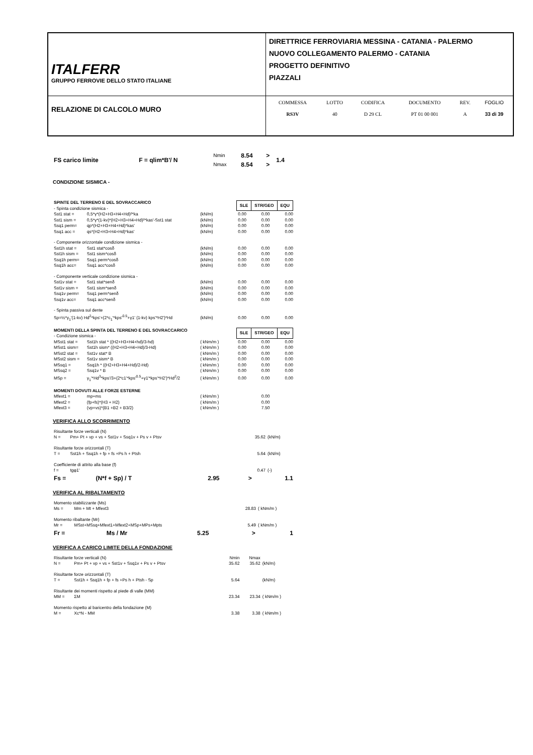| ITALFERR GRUPPO FERROVIE DELLO STATO ITALIANE | DIRETTRICE FERROVIARIA MESSINA - CATANIA - PALERMO NUOVO COLLEGAMENTO PALERMO - CATANIA PROGETTO DEFINITIVO PIAZZALI |
| RELAZIONE DI CALCOLO MURO | / COMMESSA / LOTTO / CODIFICA / DOCUMENTO / REV. / FOGLIO / / RS3V / 40 / D 29 CL / PT 01 00 001 / A / 33 di 39 / |
| FS carico limite | F = qlim*B'/ N | Nmin Nmax | 8.54 8.54 | > > | 1.4 |
CONDIZIONE SISMICA -
| SPINTE DEL TERRENO E DEL SOVRACCARICO - Spinta condizione sismica - | | | / SLE / STR/GEO / EQU / / --- / --- / --- / | | |
| Sst1 stat = | 0,5*γ*(H2+H3+H4+Hd)²*ka | (kN/m) | 0.00 | 0.00 | 0.00 |
| Sst1 sism = | 0,5*γ*(1-kv)*(H2+H3+H4+Hd)²*kas'-Sst1 stat | (kN/m) | 0.00 | 0.00 | 0.00 |
| Ssq1 perm= | qp*(H2+H3+H4+Hd)*kas' | (kN/m) | 0.00 | 0.00 | 0.00 |
| Ssq1 acc = | qs*(H2+H3+H4+Hd)*kas' | (kN/m) | 0.00 | 0.00 | 0.00 |
| - Componente orizzontale condizione sismica - | | | | | |
| Sst1h stat = | Sst1 stat*cosδ | (kN/m) | 0.00 | 0.00 | 0.00 |
| Sst1h sism = | Sst1 sism*cosδ | (kN/m) | 0.00 | 0.00 | 0.00 |
| Ssq1h perm= | Ssq1 perm*cosδ | (kN/m) | 0.00 | 0.00 | 0.00 |
| Ssq1h acc= | Ssq1 acc*cosδ | (kN/m) | 0.00 | 0.00 | 0.00 |
| - Componente verticale condizione sismica - | | | | | |
| Sst1v stat = | Sst1 stat*senδ | (kN/m) | 0.00 | 0.00 | 0.00 |
| Sst1v sism = | Sst1 sism*senδ | (kN/m) | 0.00 | 0.00 | 0.00 |
| Ssq1v perm= | Ssq1 perm*senδ | (kN/m) | 0.00 | 0.00 | 0.00 |
| Ssq1v acc= | Ssq1 acc*senδ | (kN/m) | 0.00 | 0.00 | 0.00 |
| - Spinta passiva sul dente | | | | | |
| Sp=½*γ<sub>1</sub>'(1-kv) Hd<sup>2</sup>*kps'+(2*c<sub>1</sub>'*kps'<sup>0.5</sup>+γ1' (1-kv) kps'*H2')*Hd | | (kN/m) | 0.00 | 0.00 | 0.00 |
| MOMENTI DELLA SPINTA DEL TERRENO E DEL SOVRACCARICO - Condizione sismica - | | | / SLE / STR/GEO / EQU / / --- / --- / --- / | | |
| MSst1 stat = | Sst1h stat * ((H2+H3+H4+hd)/3-hd) | ( kNm/m ) | 0.00 | 0.00 | 0.00 |
| MSst1 sism= | Sst1h sism* ((H2+H3+H4+Hd)/3-Hd) | ( kNm/m ) | 0.00 | 0.00 | 0.00 |
| MSst2 stat = | Sst1v stat* B | ( kNm/m ) | 0.00 | 0.00 | 0.00 |
| MSst2 sism = | Sst1v sism* B | ( kNm/m ) | 0.00 | 0.00 | 0.00 |
| MSsq1 = | Ssq1h * ((H2+H3+H4+Hd)/2-Hd) | ( kNm/m ) | 0.00 | 0.00 | 0.00 |
| MSsq2 = | Ssq1v * B | ( kNm/m ) | 0.00 | 0.00 | 0.00 |
| MSp = | γ<sub>1</sub>'*Hd<sup>3</sup>*kps'/3+(2*c1'*kps'<sup>0.5</sup>+γ1'*kps'*H2')*Hd<sup>2</sup>/2 | ( kNm/m ) | 0.00 | 0.00 | 0.00 |
| MOMENTI DOVUTI ALLE FORZE ESTERNE | | | | | |
| Mfext1 = | mp+ms | ( kNm/m ) | | 0.00 | |
| Mfext2 = | (fp+fs)*(H3 + H2) | ( kNm/m ) | | 0.00 | |
| Mfext3 = | (vp+vs)*(B1 +B2 + B3/2) | ( kNm/m ) | | 7.50 | |
VERIFICA ALLO SCORRIMENTO
| Risultante forze verticali (N) | | | |
| N = | Pm+ Pt + vp + vs + Sst1v + Ssq1v + Ps v + Ptsv | 35.62 | (kN/m) |
| Risultante forze orizzontali (T) | | | |
| T = | Sst1h + Ssq1h + fp + fs +Ps h + Ptsh | 5.64 | (kN/m) |
| Coefficiente di attrito alla base (f) | | | |
| f = | tgφ1' | 0.47 | (-) |
| Fs = | (N*f + Sp) / T | 2.95 | > | 1.1 |
VERIFICA AL RIBALTAMENTO
| Momento stabilizzante (Ms) | | | |
| Ms = | Mm + Mt + Mfext3 | 28.83 | ( kNm/m ) |
| Momento ribaltante (Mr) | | | |
| Mr = | MSst+MSsq+Mfext1+Mfext2+MSp+MPs+Mpts | 5.49 | ( kNm/m ) |
| Fr = | Ms / Mr | 5.25 | > | 1 |
VERIFICA A CARICO LIMITE DELLA FONDAZIONE
| Risultante forze verticali (N) | | Nmin | Nmax | |
| N = | Pm+ Pt + vp + vs + Sst1v + Ssq1v + Ps v + Ptsv | 35.62 | 35.62 | (kN/m) |
| Risultante forze orizzontali (T) | | | | |
| T = | Sst1h + Ssq1h + fp + fs +Ps h + Ptsh - Sp | 5.64 | | (kN/m) |
| Risultante dei momenti rispetto al piede di valle (MM) | | | | |
| MM = | ΣM | 23.34 | 23.34 | ( kNm/m ) |
| Momento rispetto al baricentro della fondazione (M) | | | | |
| M = | Xc*N - MM | 3.38 | 3.38 | ( kNm/m ) |